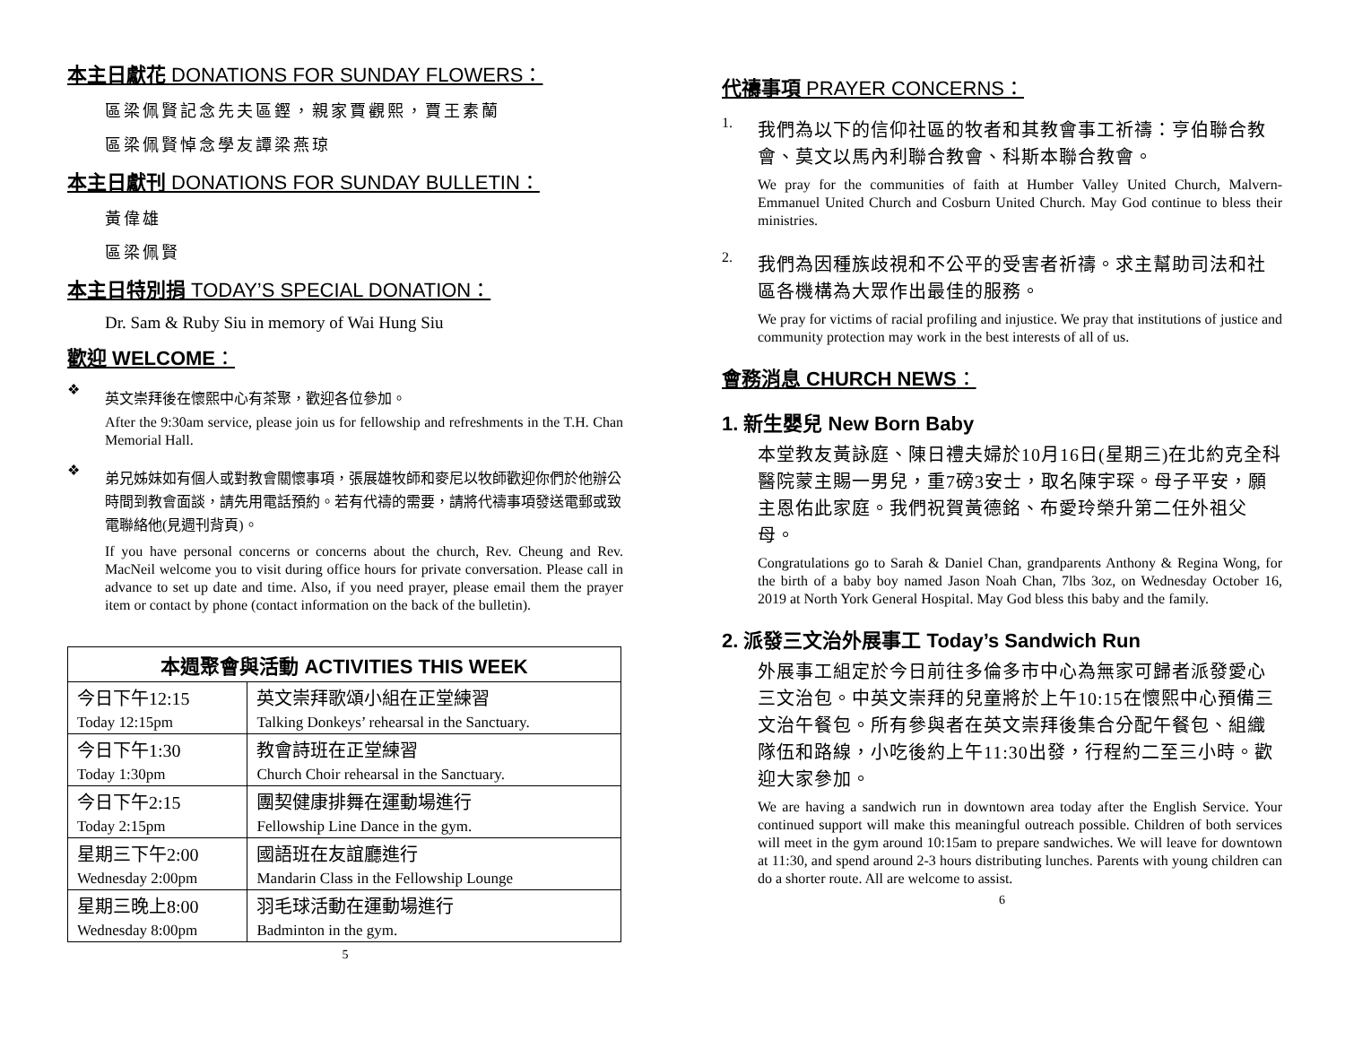本主日獻花 DONATIONS FOR SUNDAY FLOWERS：
區梁佩賢記念先夫區鏗，親家賈觀熙，賈王素蘭
區梁佩賢悼念學友譚梁燕琼
本主日獻刊 DONATIONS FOR SUNDAY BULLETIN：
黃偉雄
區梁佩賢
本主日特別捐 TODAY’S SPECIAL DONATION：
Dr. Sam & Ruby Siu in memory of Wai Hung Siu
歡迎 WELCOME：
❖
英文崇拜後在懷熙中心有茶聚，歡迎各位參加。
After the 9:30am service, please join us for fellowship and refreshments in the T.H. Chan Memorial Hall.
❖
弟兄姊妹如有個人或對教會關懷事項，張展雄牧師和麥尼以牧師歡迎你們於他辦公時間到教會面談，請先用電話預約。若有代禱的需要，請將代禱事項發送電郵或致電聯絡他(見週刊背頁)。
If you have personal concerns or concerns about the church, Rev. Cheung and Rev. MacNeil welcome you to visit during office hours for private conversation. Please call in advance to set up date and time. Also, if you need prayer, please email them the prayer item or contact by phone (contact information on the back of the bulletin).
| 本週聚會與活動 ACTIVITIES THIS WEEK | |
| --- | --- |
| 今日下午12:15 | 英文崇拜歌頌小組在正堂練習 |
| Today 12:15pm | Talking Donkeys’ rehearsal in the Sanctuary. |
| 今日下午1:30 | 教會詩班在正堂練習 |
| Today 1:30pm | Church Choir rehearsal in the Sanctuary. |
| 今日下午2:15 | 團契健康排舞在運動場進行 |
| Today 2:15pm | Fellowship Line Dance in the gym. |
| 星期三下午2:00 | 國語班在友誼廳進行 |
| Wednesday 2:00pm | Mandarin Class in the Fellowship Lounge |
| 星期三晚上8:00 | 羽毛球活動在運動場進行 |
| Wednesday 8:00pm | Badminton in the gym. |
5
代禱事項 PRAYER CONCERNS：
1.
我們為以下的信仰社區的牧者和其教會事工祈禱：亨伯聯合教會、莫文以馬內利聯合教會、科斯本聯合教會。
We pray for the communities of faith at Humber Valley United Church, Malvern-Emmanuel United Church and Cosburn United Church. May God continue to bless their ministries.
2.
我們為因種族歧視和不公平的受害者祈禱。求主幫助司法和社區各機構為大眾作出最佳的服務。
We pray for victims of racial profiling and injustice. We pray that institutions of justice and community protection may work in the best interests of all of us.
會務消息 CHURCH NEWS：
1. 新生嬰兒 New Born Baby
本堂教友黃詠庭、陳日禮夫婦於10月16日(星期三)在北約克全科醫院蒙主賜一男兒，重7磅3安士，取名陳宇琛。母子平安，願主恩佑此家庭。我們祝賀黃德銘、布愛玲榮升第二任外祖父母。
Congratulations go to Sarah & Daniel Chan, grandparents Anthony & Regina Wong, for the birth of a baby boy named Jason Noah Chan, 7lbs 3oz, on Wednesday October 16, 2019 at North York General Hospital. May God bless this baby and the family.
2. 派發三文治外展事工 Today’s Sandwich Run
外展事工組定於今日前往多倫多市中心為無家可歸者派發愛心三文治包。中英文崇拜的兒童將於上午10:15在懷熙中心預備三文治午餐包。所有參與者在英文崇拜後集合分配午餐包、組織隊伍和路線，小吃後約上午11:30出發，行程約二至三小時。歡迎大家參加。
We are having a sandwich run in downtown area today after the English Service. Your continued support will make this meaningful outreach possible. Children of both services will meet in the gym around 10:15am to prepare sandwiches. We will leave for downtown at 11:30, and spend around 2-3 hours distributing lunches. Parents with young children can do a shorter route. All are welcome to assist.
6